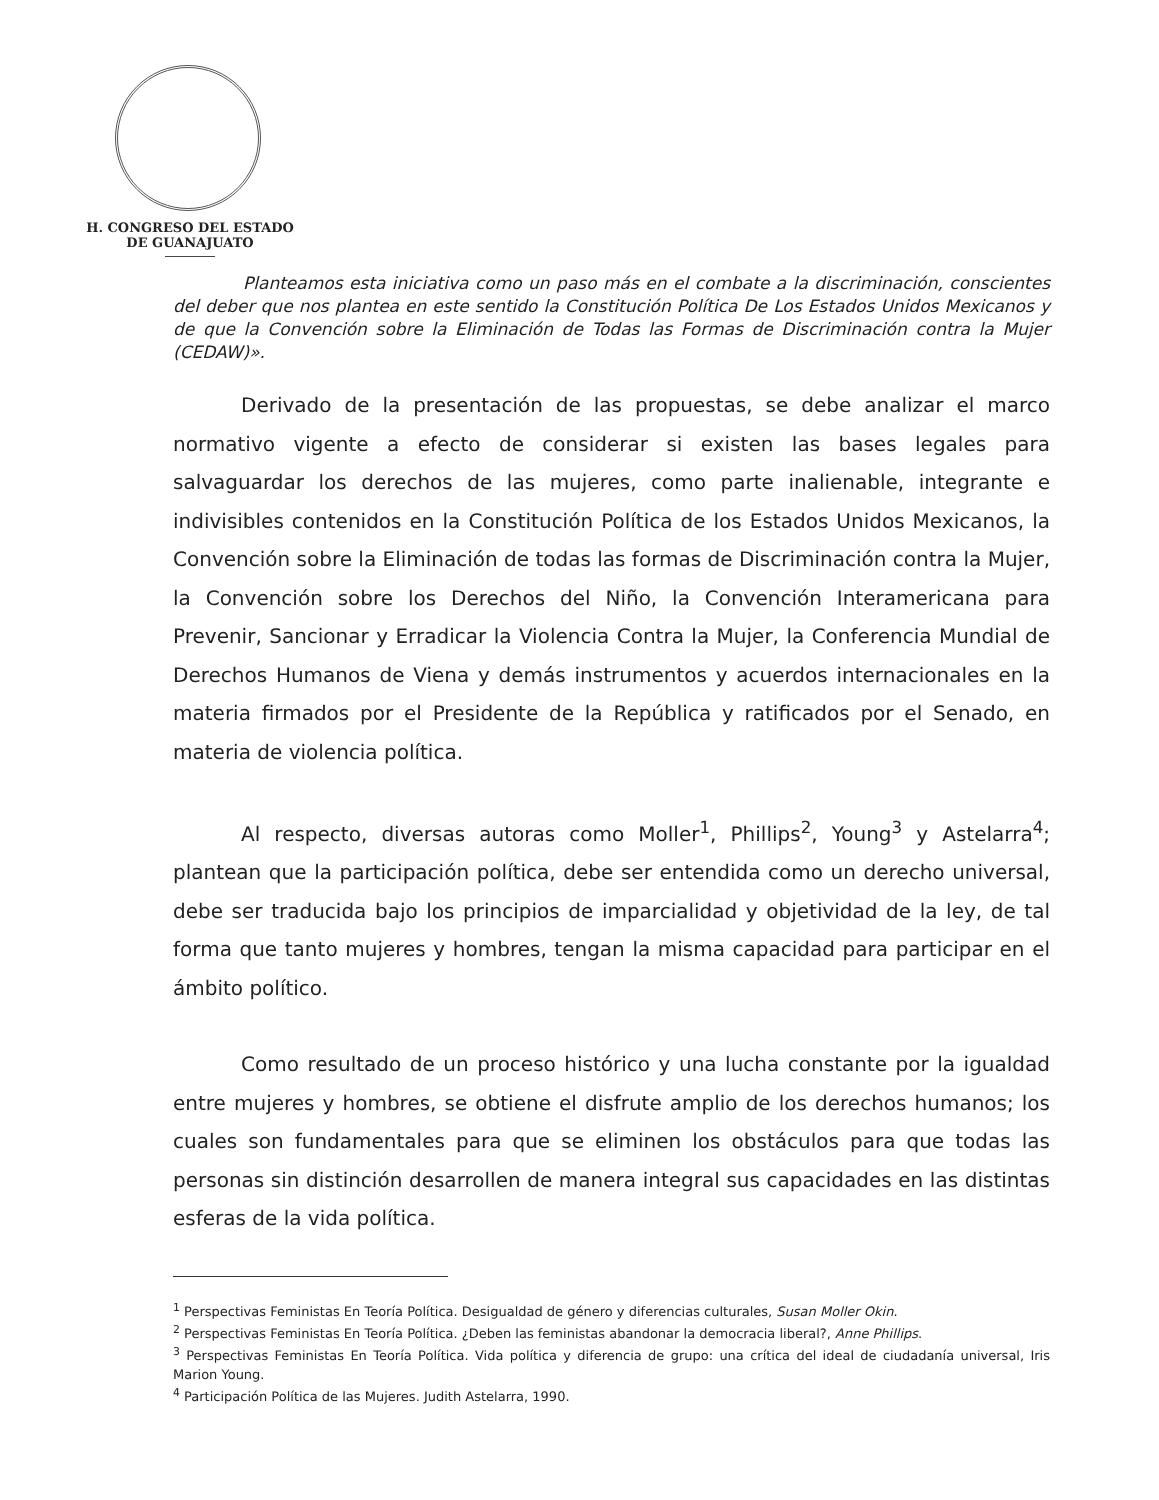H. CONGRESO DEL ESTADO
DE GUANAJUATO
Planteamos esta iniciativa como un paso más en el combate a la discriminación, conscientes del deber que nos plantea en este sentido la Constitución Política De Los Estados Unidos Mexicanos y de que la Convención sobre la Eliminación de Todas las Formas de Discriminación contra la Mujer (CEDAW)».
Derivado de la presentación de las propuestas, se debe analizar el marco normativo vigente a efecto de considerar si existen las bases legales para salvaguardar los derechos de las mujeres, como parte inalienable, integrante e indivisibles contenidos en la Constitución Política de los Estados Unidos Mexicanos, la Convención sobre la Eliminación de todas las formas de Discriminación contra la Mujer, la Convención sobre los Derechos del Niño, la Convención Interamericana para Prevenir, Sancionar y Erradicar la Violencia Contra la Mujer, la Conferencia Mundial de Derechos Humanos de Viena y demás instrumentos y acuerdos internacionales en la materia firmados por el Presidente de la República y ratificados por el Senado, en materia de violencia política.
Al respecto, diversas autoras como Moller<sup>1</sup>, Phillips<sup>2</sup>, Young<sup>3</sup> y Astelarra<sup>4</sup>; plantean que la participación política, debe ser entendida como un derecho universal, debe ser traducida bajo los principios de imparcialidad y objetividad de la ley, de tal forma que tanto mujeres y hombres, tengan la misma capacidad para participar en el ámbito político.
Como resultado de un proceso histórico y una lucha constante por la igualdad entre mujeres y hombres, se obtiene el disfrute amplio de los derechos humanos; los cuales son fundamentales para que se eliminen los obstáculos para que todas las personas sin distinción desarrollen de manera integral sus capacidades en las distintas esferas de la vida política.
<sup>1</sup> Perspectivas Feministas En Teoría Política. Desigualdad de género y diferencias culturales, Susan Moller Okin.
<sup>2</sup> Perspectivas Feministas En Teoría Política. ¿Deben las feministas abandonar la democracia liberal?, Anne Phillips.
<sup>3</sup> Perspectivas Feministas En Teoría Política. Vida política y diferencia de grupo: una crítica del ideal de ciudadanía universal, Iris Marion Young.
<sup>4</sup> Participación Política de las Mujeres. Judith Astelarra, 1990.